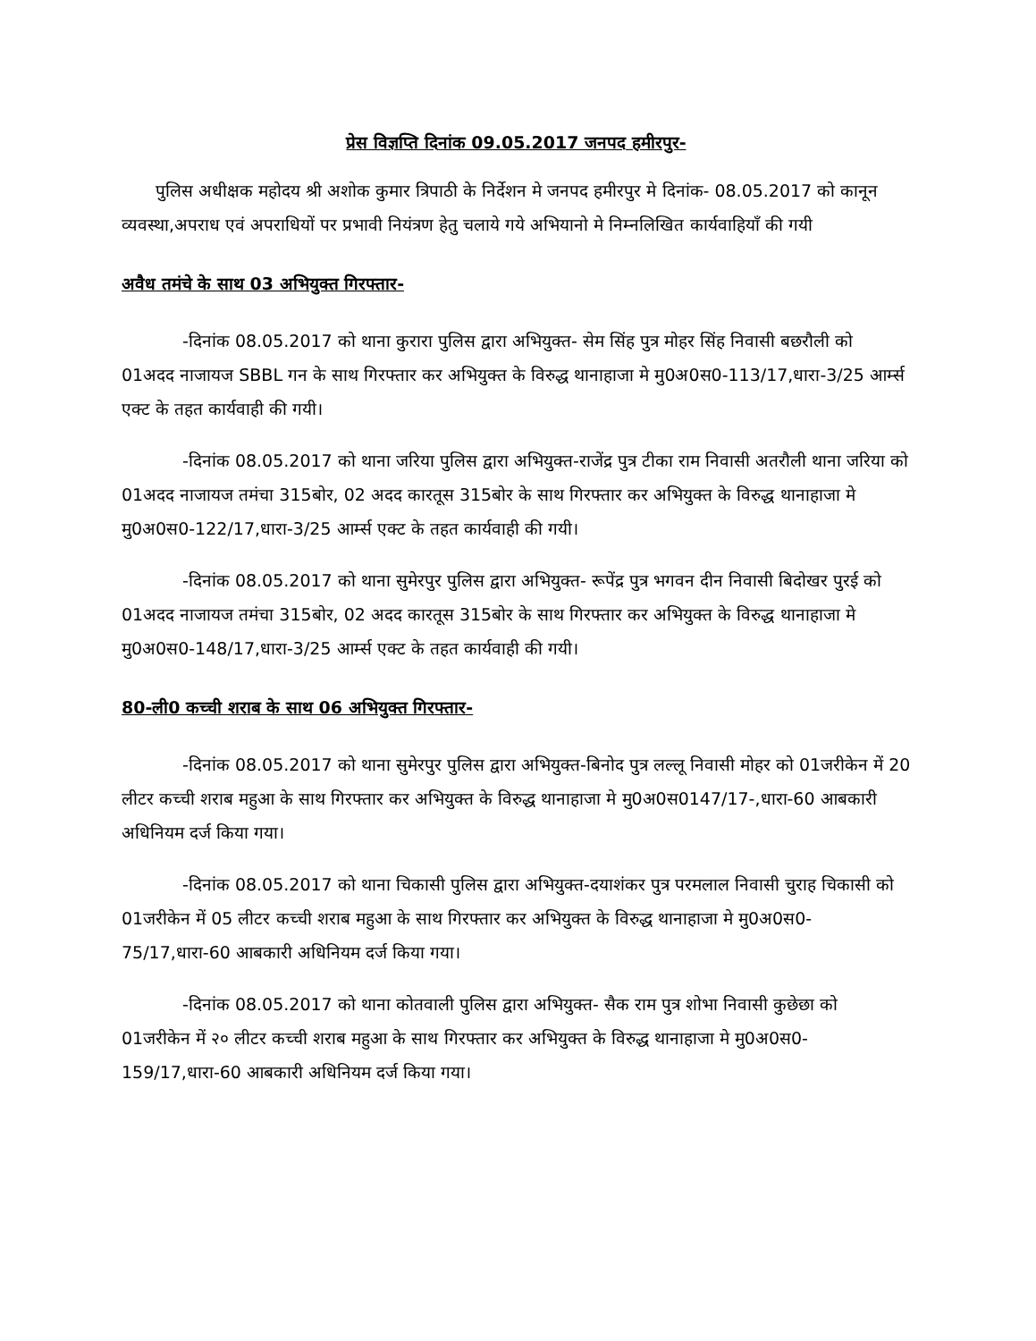प्रेस विज्ञप्ति दिनांक 09.05.2017 जनपद हमीरपुर-
पुलिस अधीक्षक महोदय श्री अशोक कुमार त्रिपाठी के निर्देशन मे जनपद हमीरपुर मे दिनांक- 08.05.2017 को कानून व्यवस्था,अपराध एवं अपराधियों पर प्रभावी नियंत्रण हेतु चलाये गये अभियानो मे निम्नलिखित कार्यवाहियाँ की गयी
अवैध तमंचे के साथ 03 अभियुक्त गिरफ्तार-
-दिनांक 08.05.2017 को थाना कुरारा पुलिस द्वारा अभियुक्त- सेम सिंह पुत्र मोहर सिंह निवासी बछरौली को 01अदद नाजायज SBBL गन के साथ गिरफ्तार कर अभियुक्त के विरुद्ध थानाहाजा मे मु0अ0स0-113/17,धारा-3/25 आर्म्स एक्ट के तहत कार्यवाही की गयी।
-दिनांक 08.05.2017 को थाना जरिया पुलिस द्वारा अभियुक्त-राजेंद्र पुत्र टीका राम निवासी अतरौली थाना जरिया को 01अदद नाजायज तमंचा 315बोर, 02 अदद कारतूस 315बोर के साथ गिरफ्तार कर अभियुक्त के विरुद्ध थानाहाजा मे मु0अ0स0-122/17,धारा-3/25 आर्म्स एक्ट के तहत कार्यवाही की गयी।
-दिनांक 08.05.2017 को थाना सुमेरपुर पुलिस द्वारा अभियुक्त- रूपेंद्र पुत्र भगवन दीन निवासी बिदोखर पुरई को 01अदद नाजायज तमंचा 315बोर, 02 अदद कारतूस 315बोर के साथ गिरफ्तार कर अभियुक्त के विरुद्ध थानाहाजा मे मु0अ0स0-148/17,धारा-3/25 आर्म्स एक्ट के तहत कार्यवाही की गयी।
80-ली0 कच्ची शराब के साथ 06 अभियुक्त गिरफ्तार-
-दिनांक 08.05.2017 को थाना सुमेरपुर पुलिस द्वारा अभियुक्त-बिनोद पुत्र लल्लू निवासी मोहर को 01जरीकेन में 20 लीटर कच्ची शराब महुआ के साथ गिरफ्तार कर अभियुक्त के विरुद्ध थानाहाजा मे मु0अ0स0147/17-,धारा-60 आबकारी अधिनियम दर्ज किया गया।
-दिनांक 08.05.2017 को थाना चिकासी पुलिस द्वारा अभियुक्त-दयाशंकर पुत्र परमलाल निवासी चुराह चिकासी को 01जरीकेन में 05 लीटर कच्ची शराब महुआ के साथ गिरफ्तार कर अभियुक्त के विरुद्ध थानाहाजा मे मु0अ0स0-75/17,धारा-60 आबकारी अधिनियम दर्ज किया गया।
-दिनांक 08.05.2017 को थाना कोतवाली पुलिस द्वारा अभियुक्त- सैक राम पुत्र शोभा निवासी कुछेछा को 01जरीकेन में २० लीटर कच्ची शराब महुआ के साथ गिरफ्तार कर अभियुक्त के विरुद्ध थानाहाजा मे मु0अ0स0-159/17,धारा-60 आबकारी अधिनियम दर्ज किया गया।